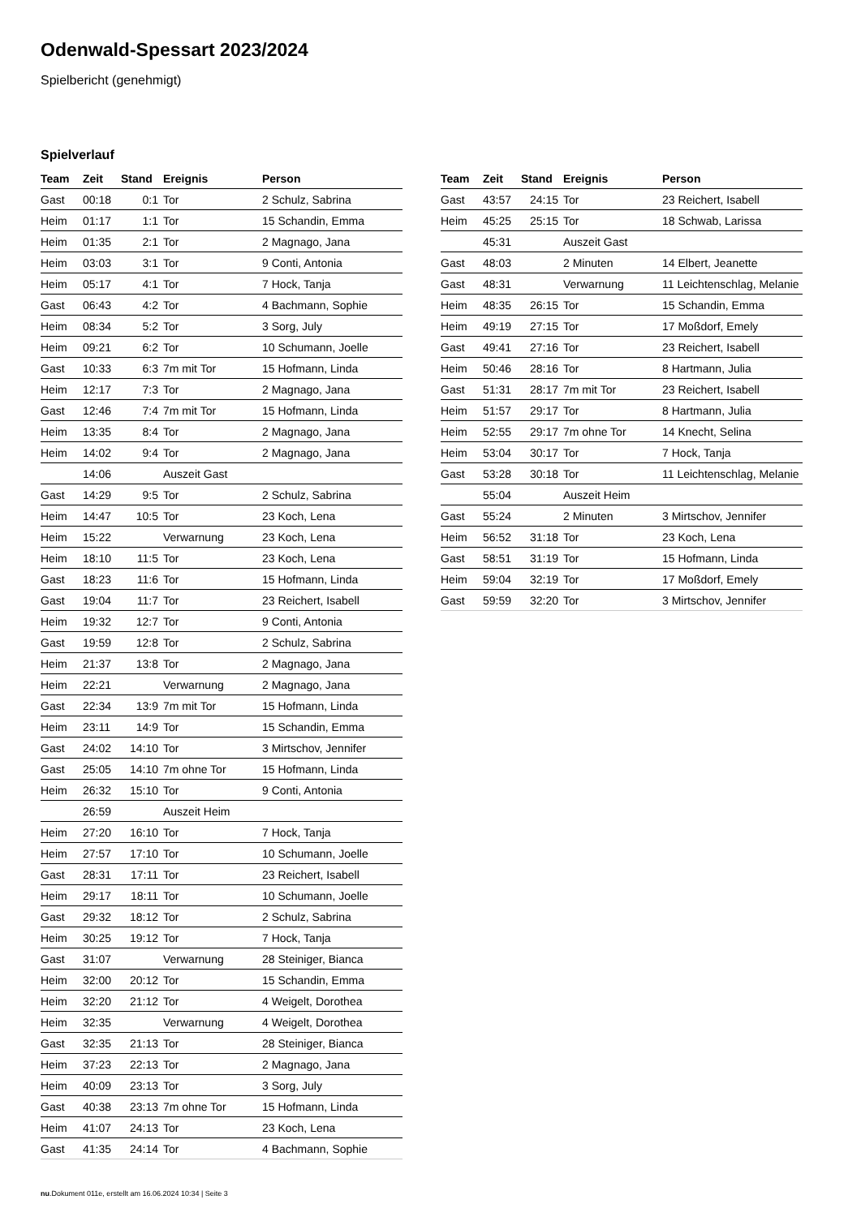Odenwald-Spessart 2023/2024
Spielbericht (genehmigt)
Spielverlauf
| Team | Zeit | Stand | Ereignis | Person |
| --- | --- | --- | --- | --- |
| Gast | 00:18 | 0:1 | Tor | 2 Schulz, Sabrina |
| Heim | 01:17 | 1:1 | Tor | 15 Schandin, Emma |
| Heim | 01:35 | 2:1 | Tor | 2 Magnago, Jana |
| Heim | 03:03 | 3:1 | Tor | 9 Conti, Antonia |
| Heim | 05:17 | 4:1 | Tor | 7 Hock, Tanja |
| Gast | 06:43 | 4:2 | Tor | 4 Bachmann, Sophie |
| Heim | 08:34 | 5:2 | Tor | 3 Sorg, July |
| Heim | 09:21 | 6:2 | Tor | 10 Schumann, Joelle |
| Gast | 10:33 | 6:3 | 7m mit Tor | 15 Hofmann, Linda |
| Heim | 12:17 | 7:3 | Tor | 2 Magnago, Jana |
| Gast | 12:46 | 7:4 | 7m mit Tor | 15 Hofmann, Linda |
| Heim | 13:35 | 8:4 | Tor | 2 Magnago, Jana |
| Heim | 14:02 | 9:4 | Tor | 2 Magnago, Jana |
| | 14:06 | | Auszeit Gast | |
| Gast | 14:29 | 9:5 | Tor | 2 Schulz, Sabrina |
| Heim | 14:47 | 10:5 | Tor | 23 Koch, Lena |
| Heim | 15:22 | | Verwarnung | 23 Koch, Lena |
| Heim | 18:10 | 11:5 | Tor | 23 Koch, Lena |
| Gast | 18:23 | 11:6 | Tor | 15 Hofmann, Linda |
| Gast | 19:04 | 11:7 | Tor | 23 Reichert, Isabell |
| Heim | 19:32 | 12:7 | Tor | 9 Conti, Antonia |
| Gast | 19:59 | 12:8 | Tor | 2 Schulz, Sabrina |
| Heim | 21:37 | 13:8 | Tor | 2 Magnago, Jana |
| Heim | 22:21 | | Verwarnung | 2 Magnago, Jana |
| Gast | 22:34 | 13:9 | 7m mit Tor | 15 Hofmann, Linda |
| Heim | 23:11 | 14:9 | Tor | 15 Schandin, Emma |
| Gast | 24:02 | 14:10 | Tor | 3 Mirtschov, Jennifer |
| Gast | 25:05 | 14:10 | 7m ohne Tor | 15 Hofmann, Linda |
| Heim | 26:32 | 15:10 | Tor | 9 Conti, Antonia |
| | 26:59 | | Auszeit Heim | |
| Heim | 27:20 | 16:10 | Tor | 7 Hock, Tanja |
| Heim | 27:57 | 17:10 | Tor | 10 Schumann, Joelle |
| Gast | 28:31 | 17:11 | Tor | 23 Reichert, Isabell |
| Heim | 29:17 | 18:11 | Tor | 10 Schumann, Joelle |
| Gast | 29:32 | 18:12 | Tor | 2 Schulz, Sabrina |
| Heim | 30:25 | 19:12 | Tor | 7 Hock, Tanja |
| Gast | 31:07 | | Verwarnung | 28 Steiniger, Bianca |
| Heim | 32:00 | 20:12 | Tor | 15 Schandin, Emma |
| Heim | 32:20 | 21:12 | Tor | 4 Weigelt, Dorothea |
| Heim | 32:35 | | Verwarnung | 4 Weigelt, Dorothea |
| Gast | 32:35 | 21:13 | Tor | 28 Steiniger, Bianca |
| Heim | 37:23 | 22:13 | Tor | 2 Magnago, Jana |
| Heim | 40:09 | 23:13 | Tor | 3 Sorg, July |
| Gast | 40:38 | 23:13 | 7m ohne Tor | 15 Hofmann, Linda |
| Heim | 41:07 | 24:13 | Tor | 23 Koch, Lena |
| Gast | 41:35 | 24:14 | Tor | 4 Bachmann, Sophie |
| Team | Zeit | Stand | Ereignis | Person |
| --- | --- | --- | --- | --- |
| Gast | 43:57 | 24:15 | Tor | 23 Reichert, Isabell |
| Heim | 45:25 | 25:15 | Tor | 18 Schwab, Larissa |
| | 45:31 | | Auszeit Gast | |
| Gast | 48:03 | | 2 Minuten | 14 Elbert, Jeanette |
| Gast | 48:31 | | Verwarnung | 11 Leichtenschlag, Melanie |
| Heim | 48:35 | 26:15 | Tor | 15 Schandin, Emma |
| Heim | 49:19 | 27:15 | Tor | 17 Moßdorf, Emely |
| Gast | 49:41 | 27:16 | Tor | 23 Reichert, Isabell |
| Heim | 50:46 | 28:16 | Tor | 8 Hartmann, Julia |
| Gast | 51:31 | 28:17 | 7m mit Tor | 23 Reichert, Isabell |
| Heim | 51:57 | 29:17 | Tor | 8 Hartmann, Julia |
| Heim | 52:55 | 29:17 | 7m ohne Tor | 14 Knecht, Selina |
| Heim | 53:04 | 30:17 | Tor | 7 Hock, Tanja |
| Gast | 53:28 | 30:18 | Tor | 11 Leichtenschlag, Melanie |
| | 55:04 | | Auszeit Heim | |
| Gast | 55:24 | | 2 Minuten | 3 Mirtschov, Jennifer |
| Heim | 56:52 | 31:18 | Tor | 23 Koch, Lena |
| Gast | 58:51 | 31:19 | Tor | 15 Hofmann, Linda |
| Heim | 59:04 | 32:19 | Tor | 17 Moßdorf, Emely |
| Gast | 59:59 | 32:20 | Tor | 3 Mirtschov, Jennifer |
nu.Dokument 011e, erstellt am 16.06.2024 10:34 | Seite 3